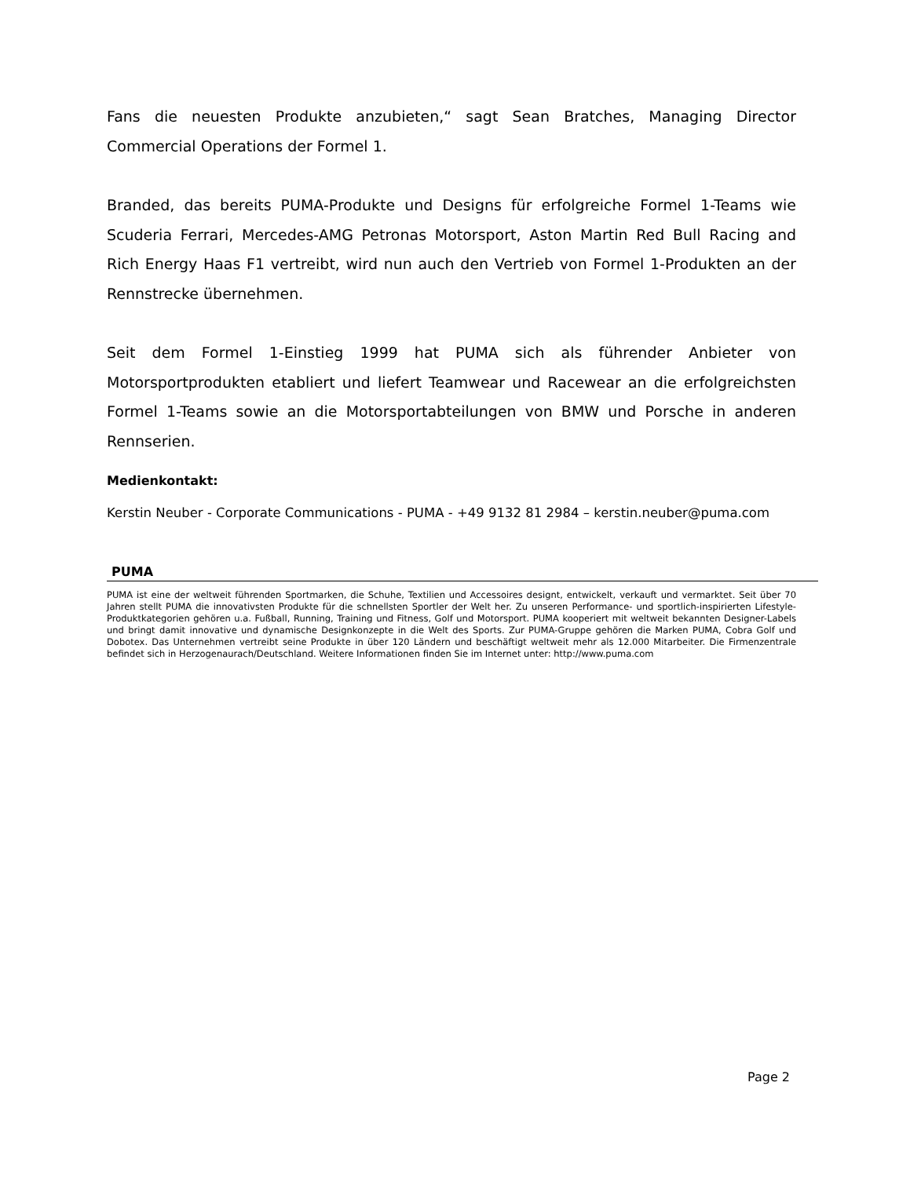Fans die neuesten Produkte anzubieten,“ sagt Sean Bratches, Managing Director Commercial Operations der Formel 1.
Branded, das bereits PUMA-Produkte und Designs für erfolgreiche Formel 1-Teams wie Scuderia Ferrari, Mercedes-AMG Petronas Motorsport, Aston Martin Red Bull Racing and Rich Energy Haas F1 vertreibt, wird nun auch den Vertrieb von Formel 1-Produkten an der Rennstrecke übernehmen.
Seit dem Formel 1-Einstieg 1999 hat PUMA sich als führender Anbieter von Motorsportprodukten etabliert und liefert Teamwear und Racewear an die erfolgreichsten Formel 1-Teams sowie an die Motorsportabteilungen von BMW und Porsche in anderen Rennserien.
Medienkontakt:
Kerstin Neuber - Corporate Communications - PUMA - +49 9132 81 2984 – kerstin.neuber@puma.com
PUMA
PUMA ist eine der weltweit führenden Sportmarken, die Schuhe, Textilien und Accessoires designt, entwickelt, verkauft und vermarktet. Seit über 70 Jahren stellt PUMA die innovativsten Produkte für die schnellsten Sportler der Welt her. Zu unseren Performance- und sportlich-inspirierten Lifestyle-Produktkategorien gehören u.a. Fußball, Running, Training und Fitness, Golf und Motorsport. PUMA kooperiert mit weltweit bekannten Designer-Labels und bringt damit innovative und dynamische Designkonzepte in die Welt des Sports. Zur PUMA-Gruppe gehören die Marken PUMA, Cobra Golf und Dobotex. Das Unternehmen vertreibt seine Produkte in über 120 Ländern und beschäftigt weltweit mehr als 12.000 Mitarbeiter. Die Firmenzentrale befindet sich in Herzogenaurach/Deutschland. Weitere Informationen finden Sie im Internet unter: http://www.puma.com
Page 2